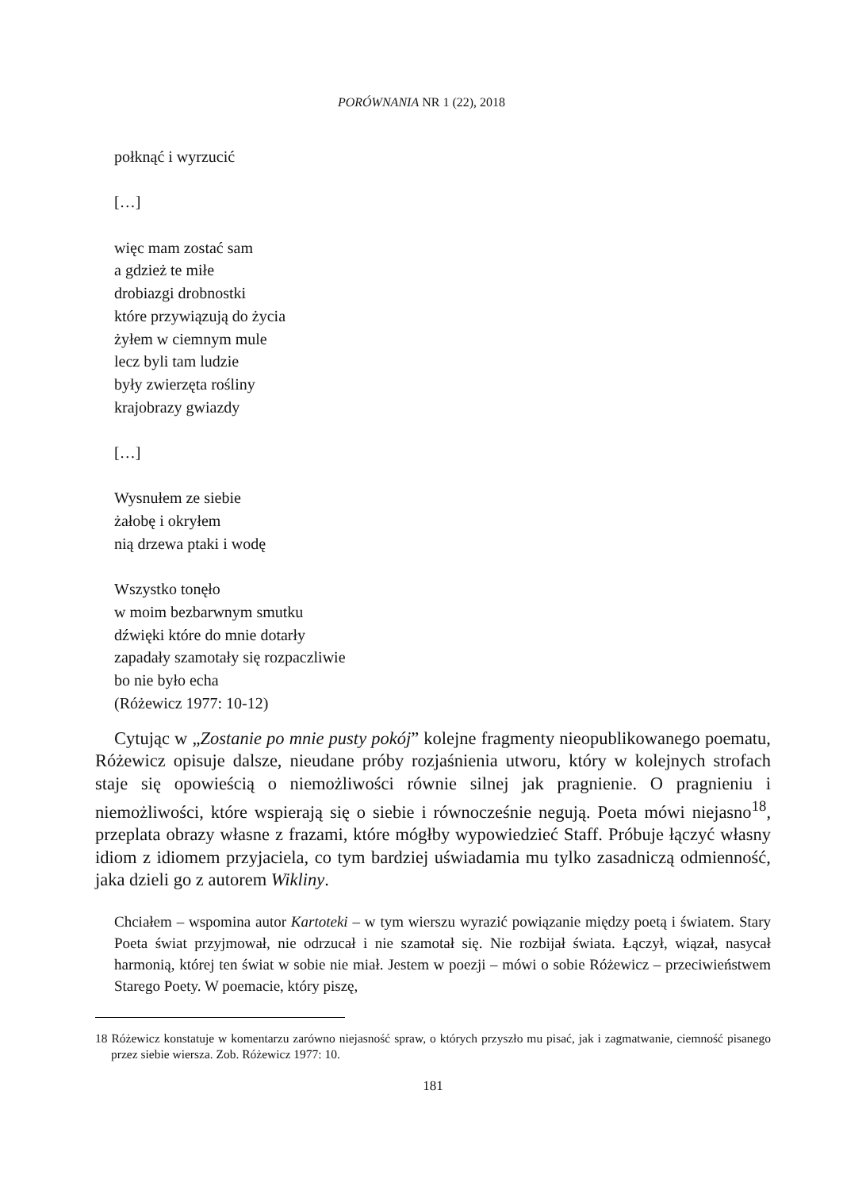PORÓWNANIA NR 1 (22), 2018
połknąć i wyrzucić
[…]
więc mam zostać sam
a gdzież te miłe
drobiazgi drobnostki
które przywiązują do życia
żyłem w ciemnym mule
lecz byli tam ludzie
były zwierzęta rośliny
krajobrazy gwiazdy
[…]
Wysnułem ze siebie
żałobę i okryłem
nią drzewa ptaki i wodę
Wszystko tonęło
w moim bezbarwnym smutku
dźwięki które do mnie dotarły
zapadały szamotały się rozpaczliwie
bo nie było echa
(Różewicz 1977: 10-12)
Cytując w „Zostanie po mnie pusty pokój” kolejne fragmenty nieopublikowanego poematu, Różewicz opisuje dalsze, nieudane próby rozjaśnienia utworu, który w kolejnych strofach staje się opowieścią o niemożliwości równie silnej jak pragnienie. O pragnieniu i niemożliwości, które wspierają się o siebie i równocześnie negują. Poeta mówi niejasno<sup>18</sup>, przeplata obrazy własne z frazami, które mógłby wypowiedzieć Staff. Próbuje łączyć własny idiom z idiomem przyjaciela, co tym bardziej uświadamia mu tylko zasadniczą odmienność, jaka dzieli go z autorem Wikliny.
Chciałem – wspomina autor Kartoteki – w tym wierszu wyrazić powiązanie między poetą i światem. Stary Poeta świat przyjmował, nie odrzucał i nie szamotał się. Nie rozbijał świata. Łączył, wiązał, nasycał harmonią, której ten świat w sobie nie miał. Jestem w poezji – mówi o sobie Różewicz – przeciwieństwem Starego Poety. W poemacie, który piszę,
18 Różewicz konstatuje w komentarzu zarówno niejasność spraw, o których przyszło mu pisać, jak i zagmatwanie, ciemność pisanego przez siebie wiersza. Zob. Różewicz 1977: 10.
181